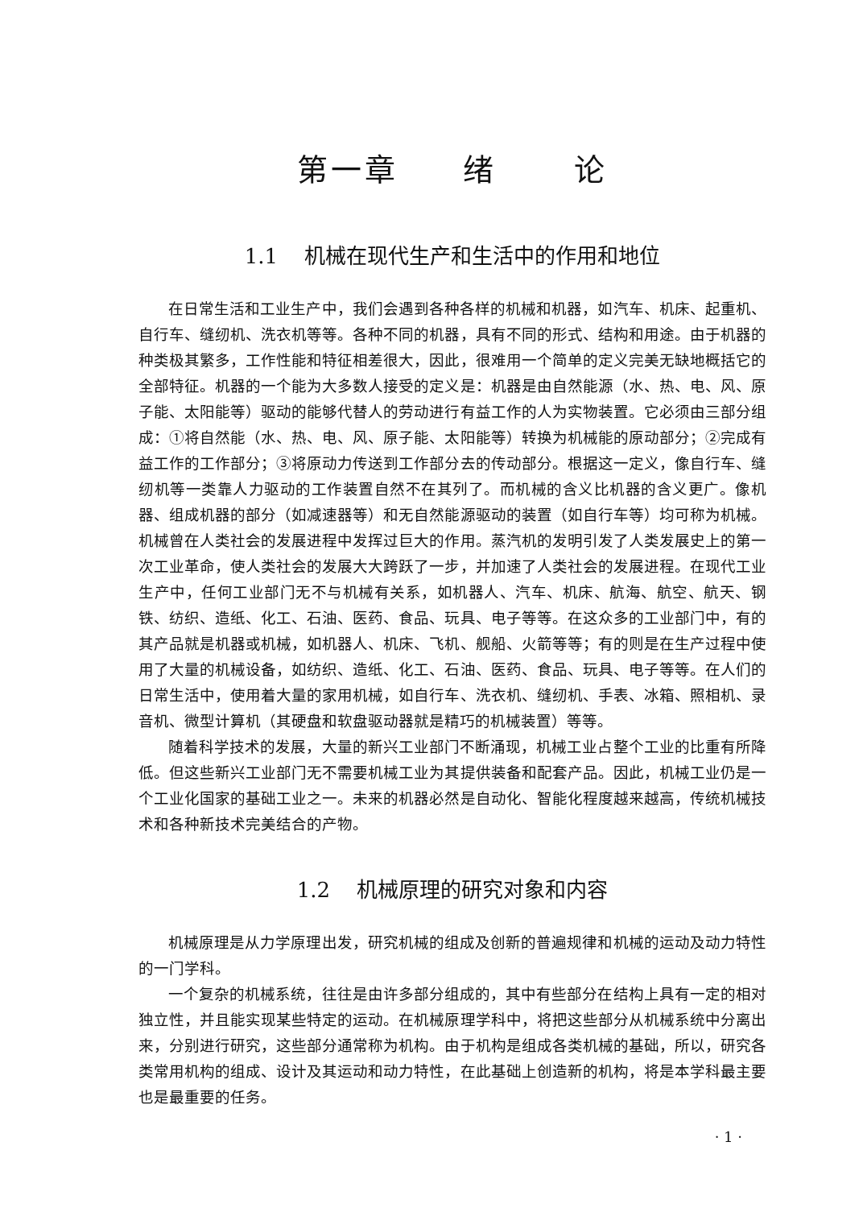第一章 绪 论
1.1 机械在现代生产和生活中的作用和地位
在日常生活和工业生产中，我们会遇到各种各样的机械和机器，如汽车、机床、起重机、自行车、缝纫机、洗衣机等等。各种不同的机器，具有不同的形式、结构和用途。由于机器的种类极其繁多，工作性能和特征相差很大，因此，很难用一个简单的定义完美无缺地概括它的全部特征。机器的一个能为大多数人接受的定义是：机器是由自然能源（水、热、电、风、原子能、太阳能等）驱动的能够代替人的劳动进行有益工作的人为实物装置。它必须由三部分组成：①将自然能（水、热、电、风、原子能、太阳能等）转换为机械能的原动部分；②完成有益工作的工作部分；③将原动力传送到工作部分去的传动部分。根据这一定义，像自行车、缝纫机等一类靠人力驱动的工作装置自然不在其列了。而机械的含义比机器的含义更广。像机器、组成机器的部分（如减速器等）和无自然能源驱动的装置（如自行车等）均可称为机械。机械曾在人类社会的发展进程中发挥过巨大的作用。蒸汽机的发明引发了人类发展史上的第一次工业革命，使人类社会的发展大大跨跃了一步，并加速了人类社会的发展进程。在现代工业生产中，任何工业部门无不与机械有关系，如机器人、汽车、机床、航海、航空、航天、钢铁、纺织、造纸、化工、石油、医药、食品、玩具、电子等等。在这众多的工业部门中，有的其产品就是机器或机械，如机器人、机床、飞机、舰船、火箭等等；有的则是在生产过程中使用了大量的机械设备，如纺织、造纸、化工、石油、医药、食品、玩具、电子等等。在人们的日常生活中，使用着大量的家用机械，如自行车、洗衣机、缝纫机、手表、冰箱、照相机、录音机、微型计算机（其硬盘和软盘驱动器就是精巧的机械装置）等等。
随着科学技术的发展，大量的新兴工业部门不断涌现，机械工业占整个工业的比重有所降低。但这些新兴工业部门无不需要机械工业为其提供装备和配套产品。因此，机械工业仍是一个工业化国家的基础工业之一。未来的机器必然是自动化、智能化程度越来越高，传统机械技术和各种新技术完美结合的产物。
1.2 机械原理的研究对象和内容
机械原理是从力学原理出发，研究机械的组成及创新的普遍规律和机械的运动及动力特性的一门学科。
一个复杂的机械系统，往往是由许多部分组成的，其中有些部分在结构上具有一定的相对独立性，并且能实现某些特定的运动。在机械原理学科中，将把这些部分从机械系统中分离出来，分别进行研究，这些部分通常称为机构。由于机构是组成各类机械的基础，所以，研究各类常用机构的组成、设计及其运动和动力特性，在此基础上创造新的机构，将是本学科最主要也是最重要的任务。
· 1 ·